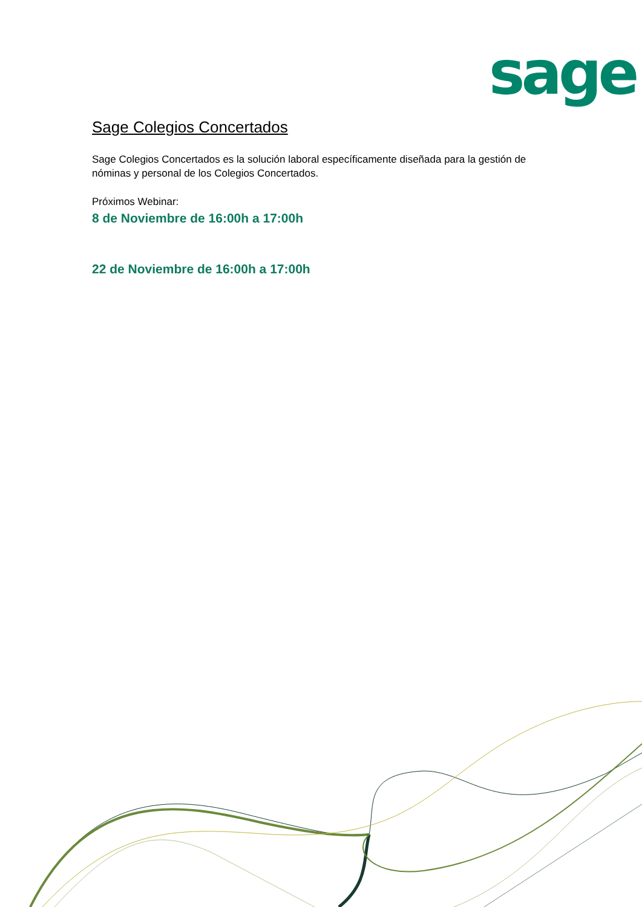sage
Sage Colegios Concertados
Sage Colegios Concertados es la solución laboral específicamente diseñada para la gestión de nóminas y personal de los Colegios Concertados.
Próximos Webinar:
8 de Noviembre de 16:00h a 17:00h
22 de Noviembre de 16:00h a 17:00h